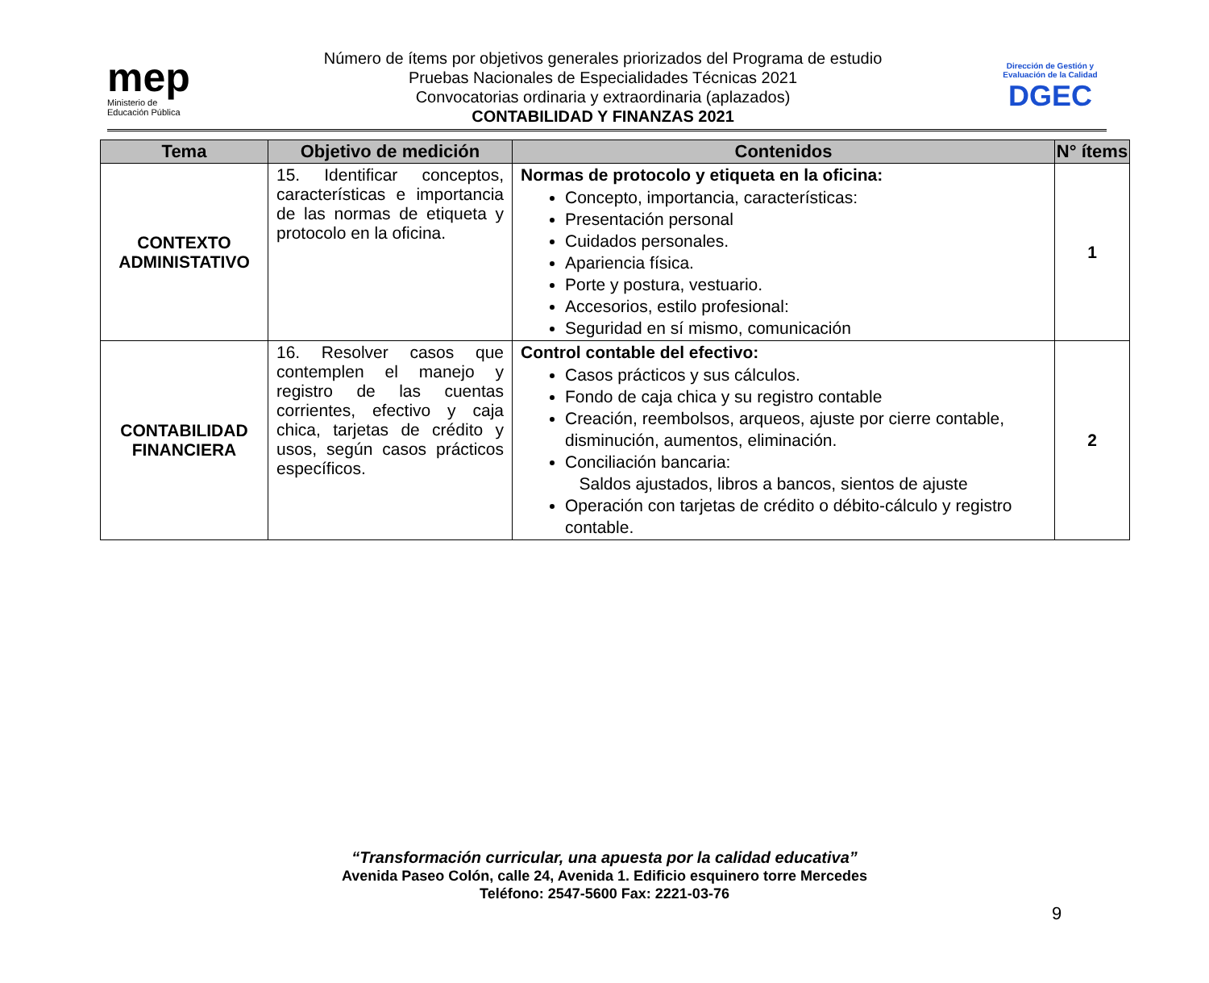mep
Ministerio de
Educación Pública
Número de ítems por objetivos generales priorizados del Programa de estudio
Pruebas Nacionales de Especialidades Técnicas 2021
Convocatorias ordinaria y extraordinaria (aplazados)
CONTABILIDAD Y FINANZAS 2021
Dirección de Gestión y Evaluación de la Calidad
DGEC
| Tema | Objetivo de medición | Contenidos | N° ítems |
| --- | --- | --- | --- |
| CONTEXTO ADMINISTATIVO | 15. Identificar conceptos, características e importancia de las normas de etiqueta y protocolo en la oficina. | Normas de protocolo y etiqueta en la oficina: Concepto, importancia, características: Presentación personal Cuidados personales. Apariencia física. Porte y postura, vestuario. Accesorios, estilo profesional: Seguridad en sí mismo, comunicación | 1 |
| CONTABILIDAD FINANCIERA | 16. Resolver casos que contemplen el manejo y registro de las cuentas corrientes, efectivo y caja chica, tarjetas de crédito y usos, según casos prácticos específicos. | Control contable del efectivo: Casos prácticos y sus cálculos. Fondo de caja chica y su registro contable Creación, reembolsos, arqueos, ajuste por cierre contable, disminución, aumentos, eliminación. Conciliación bancaria: Saldos ajustados, libros a bancos, sientos de ajuste Operación con tarjetas de crédito o débito-cálculo y registro contable. | 2 |
“Transformación curricular, una apuesta por la calidad educativa”
Avenida Paseo Colón, calle 24, Avenida 1. Edificio esquinero torre Mercedes
Teléfono: 2547-5600 Fax: 2221-03-76
9